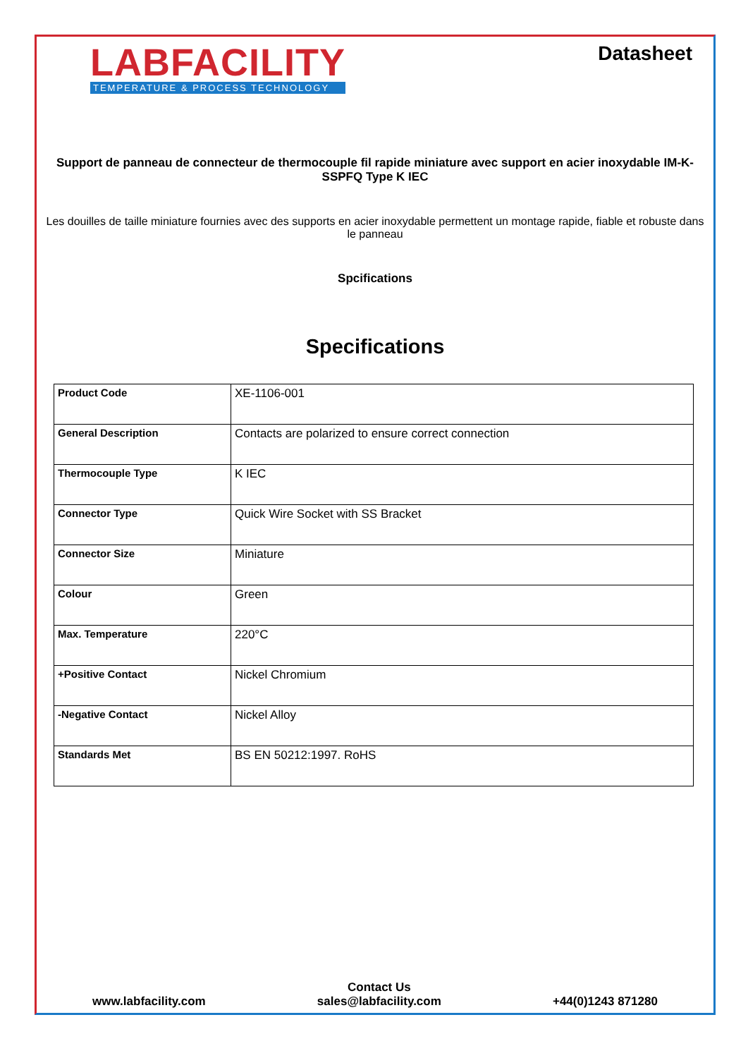LABFACILITY
TEMPERATURE & PROCESS TECHNOLOGY
Datasheet
Support de panneau de connecteur de thermocouple fil rapide miniature avec support en acier inoxydable IM-K-SSPFQ Type K IEC
Les douilles de taille miniature fournies avec des supports en acier inoxydable permettent un montage rapide, fiable et robuste dans le panneau
Spcifications
Specifications
| Product Code | XE-1106-001 |
| General Description | Contacts are polarized to ensure correct connection |
| Thermocouple Type | K IEC |
| Connector Type | Quick Wire Socket with SS Bracket |
| Connector Size | Miniature |
| Colour | Green |
| Max. Temperature | 220°C |
| +Positive Contact | Nickel Chromium |
| -Negative Contact | Nickel Alloy |
| Standards Met | BS EN 50212:1997. RoHS |
www.labfacility.com
Contact Us
sales@labfacility.com
+44(0)1243 871280